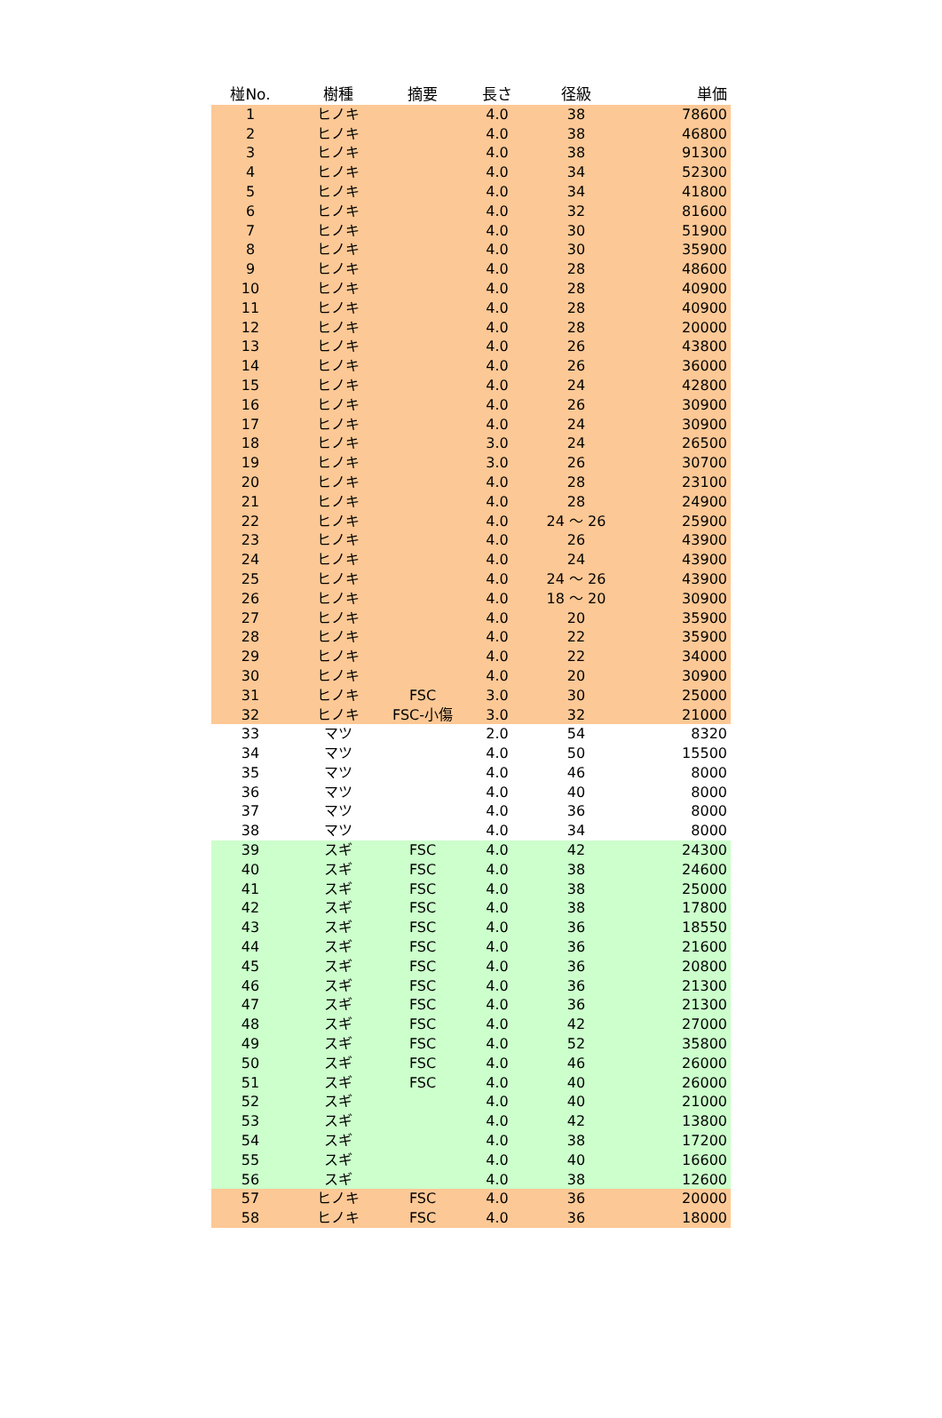| 椪No. | 樹種 | 摘要 | 長さ | 径級 | 単価 |
| --- | --- | --- | --- | --- | --- |
| 1 | ヒノキ | | 4.0 | 38 | 78600 |
| 2 | ヒノキ | | 4.0 | 38 | 46800 |
| 3 | ヒノキ | | 4.0 | 38 | 91300 |
| 4 | ヒノキ | | 4.0 | 34 | 52300 |
| 5 | ヒノキ | | 4.0 | 34 | 41800 |
| 6 | ヒノキ | | 4.0 | 32 | 81600 |
| 7 | ヒノキ | | 4.0 | 30 | 51900 |
| 8 | ヒノキ | | 4.0 | 30 | 35900 |
| 9 | ヒノキ | | 4.0 | 28 | 48600 |
| 10 | ヒノキ | | 4.0 | 28 | 40900 |
| 11 | ヒノキ | | 4.0 | 28 | 40900 |
| 12 | ヒノキ | | 4.0 | 28 | 20000 |
| 13 | ヒノキ | | 4.0 | 26 | 43800 |
| 14 | ヒノキ | | 4.0 | 26 | 36000 |
| 15 | ヒノキ | | 4.0 | 24 | 42800 |
| 16 | ヒノキ | | 4.0 | 26 | 30900 |
| 17 | ヒノキ | | 4.0 | 24 | 30900 |
| 18 | ヒノキ | | 3.0 | 24 | 26500 |
| 19 | ヒノキ | | 3.0 | 26 | 30700 |
| 20 | ヒノキ | | 4.0 | 28 | 23100 |
| 21 | ヒノキ | | 4.0 | 28 | 24900 |
| 22 | ヒノキ | | 4.0 | 24 ～ 26 | 25900 |
| 23 | ヒノキ | | 4.0 | 26 | 43900 |
| 24 | ヒノキ | | 4.0 | 24 | 43900 |
| 25 | ヒノキ | | 4.0 | 24 ～ 26 | 43900 |
| 26 | ヒノキ | | 4.0 | 18 ～ 20 | 30900 |
| 27 | ヒノキ | | 4.0 | 20 | 35900 |
| 28 | ヒノキ | | 4.0 | 22 | 35900 |
| 29 | ヒノキ | | 4.0 | 22 | 34000 |
| 30 | ヒノキ | | 4.0 | 20 | 30900 |
| 31 | ヒノキ | FSC | 3.0 | 30 | 25000 |
| 32 | ヒノキ | FSC-小傷 | 3.0 | 32 | 21000 |
| 33 | マツ | | 2.0 | 54 | 8320 |
| 34 | マツ | | 4.0 | 50 | 15500 |
| 35 | マツ | | 4.0 | 46 | 8000 |
| 36 | マツ | | 4.0 | 40 | 8000 |
| 37 | マツ | | 4.0 | 36 | 8000 |
| 38 | マツ | | 4.0 | 34 | 8000 |
| 39 | スギ | FSC | 4.0 | 42 | 24300 |
| 40 | スギ | FSC | 4.0 | 38 | 24600 |
| 41 | スギ | FSC | 4.0 | 38 | 25000 |
| 42 | スギ | FSC | 4.0 | 38 | 17800 |
| 43 | スギ | FSC | 4.0 | 36 | 18550 |
| 44 | スギ | FSC | 4.0 | 36 | 21600 |
| 45 | スギ | FSC | 4.0 | 36 | 20800 |
| 46 | スギ | FSC | 4.0 | 36 | 21300 |
| 47 | スギ | FSC | 4.0 | 36 | 21300 |
| 48 | スギ | FSC | 4.0 | 42 | 27000 |
| 49 | スギ | FSC | 4.0 | 52 | 35800 |
| 50 | スギ | FSC | 4.0 | 46 | 26000 |
| 51 | スギ | FSC | 4.0 | 40 | 26000 |
| 52 | スギ | | 4.0 | 40 | 21000 |
| 53 | スギ | | 4.0 | 42 | 13800 |
| 54 | スギ | | 4.0 | 38 | 17200 |
| 55 | スギ | | 4.0 | 40 | 16600 |
| 56 | スギ | | 4.0 | 38 | 12600 |
| 57 | ヒノキ | FSC | 4.0 | 36 | 20000 |
| 58 | ヒノキ | FSC | 4.0 | 36 | 18000 |